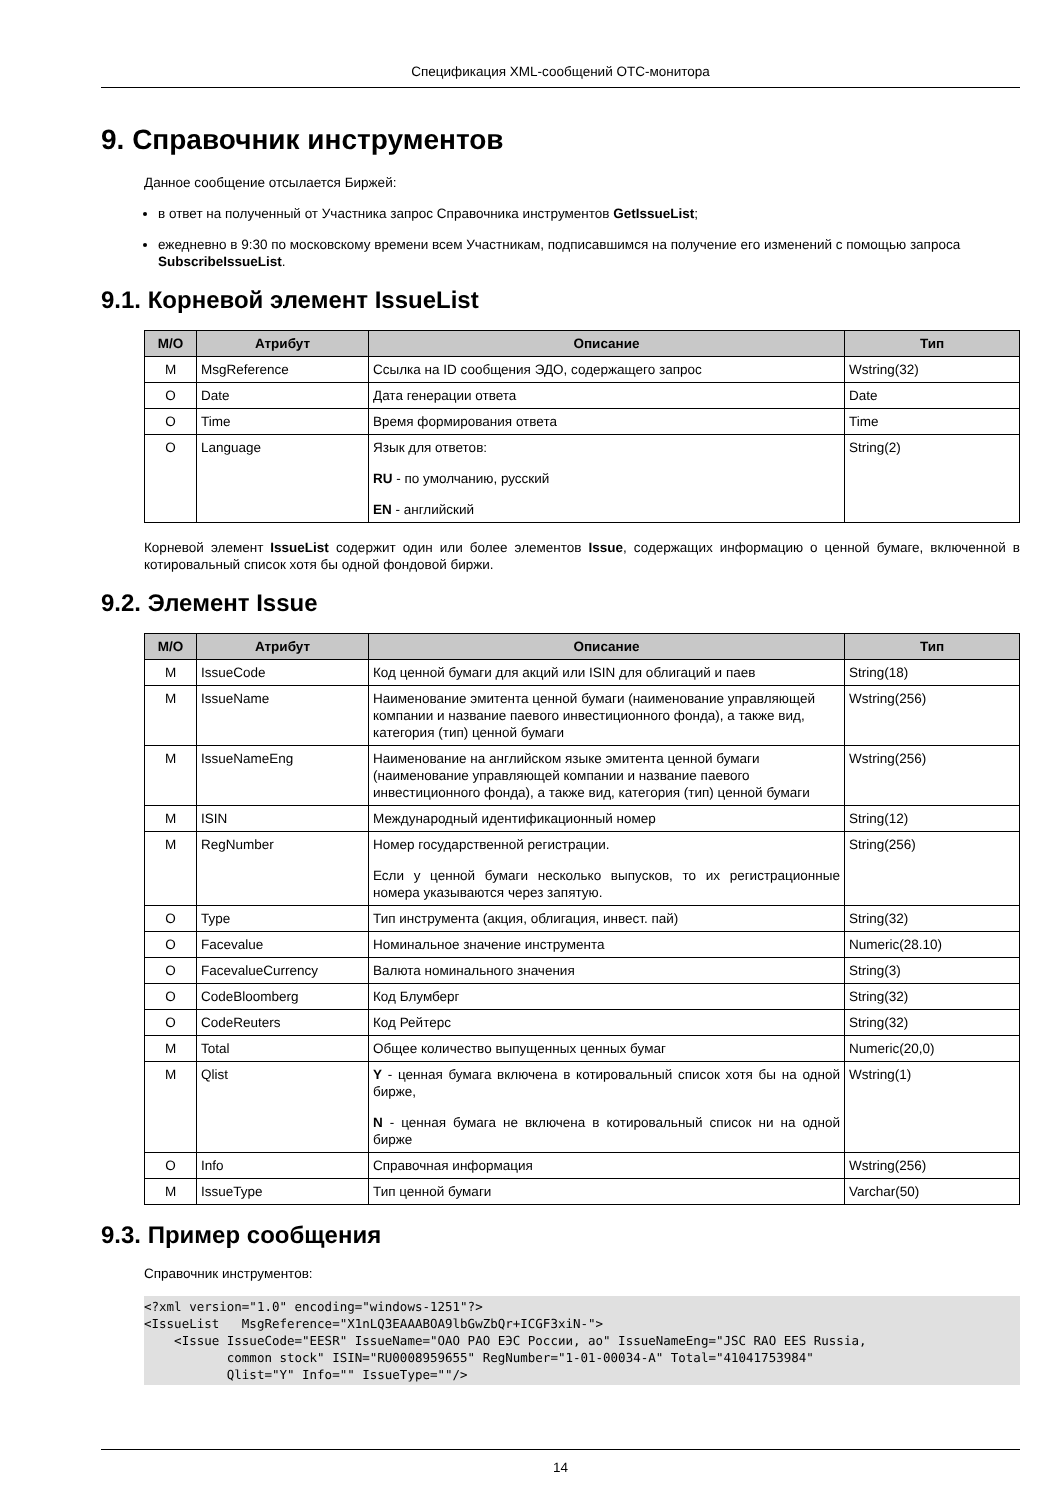Спецификация XML-сообщений ОТС-монитора
9. Справочник инструментов
Данное сообщение отсылается Биржей:
в ответ на полученный от Участника запрос Справочника инструментов GetIssueList;
ежедневно в 9:30 по московскому времени всем Участникам, подписавшимся на получение его изменений с помощью запроса SubscribeIssueList.
9.1. Корневой элемент IssueList
| М/О | Атрибут | Описание | Тип |
| --- | --- | --- | --- |
| M | MsgReference | Ссылка на ID сообщения ЭДО, содержащего запрос | Wstring(32) |
| O | Date | Дата генерации ответа | Date |
| O | Time | Время формирования ответа | Time |
| O | Language | Язык для ответов: RU - по умолчанию, русский EN - английский | String(2) |
Корневой элемент IssueList содержит один или более элементов Issue, содержащих информацию о ценной бумаге, включенной в котировальный список хотя бы одной фондовой биржи.
9.2. Элемент Issue
| М/О | Атрибут | Описание | Тип |
| --- | --- | --- | --- |
| M | IssueCode | Код ценной бумаги для акций или ISIN для облигаций и паев | String(18) |
| M | IssueName | Наименование эмитента ценной бумаги (наименование управляющей компании и название паевого инвестиционного фонда), а также вид, категория (тип) ценной бумаги | Wstring(256) |
| M | IssueNameEng | Наименование на английском языке эмитента ценной бумаги (наименование управляющей компании и название паевого инвестиционного фонда), а также вид, категория (тип) ценной бумаги | Wstring(256) |
| M | ISIN | Международный идентификационный номер | String(12) |
| M | RegNumber | Номер государственной регистрации. Если у ценной бумаги несколько выпусков, то их регистрационные номера указываются через запятую. | String(256) |
| O | Type | Тип инструмента (акция, облигация, инвест. пай) | String(32) |
| O | Facevalue | Номинальное значение инструмента | Numeric(28.10) |
| O | FacevalueCurrency | Валюта номинального значения | String(3) |
| O | CodeBloomberg | Код Блумберг | String(32) |
| O | CodeReuters | Код Рейтерс | String(32) |
| M | Total | Общее количество выпущенных ценных бумаг | Numeric(20,0) |
| M | Qlist | Y - ценная бумага включена в котировальный список хотя бы на одной бирже, N - ценная бумага не включена в котировальный список ни на одной бирже | Wstring(1) |
| O | Info | Справочная информация | Wstring(256) |
| M | IssueType | Тип ценной бумаги | Varchar(50) |
9.3. Пример сообщения
Справочник инструментов:
<?xml version="1.0" encoding="windows-1251"?>
<IssueList   MsgReference="X1nLQ3EAAABOA9lbGwZbQr+ICGF3xiN-">
    <Issue IssueCode="EESR" IssueName="ОАО РАО ЕЭС России, ао" IssueNameEng="JSC RAO EES Russia,
           common stock" ISIN="RU0008959655" RegNumber="1-01-00034-A" Total="41041753984"
           Qlist="Y" Info="" IssueType=""/>
14